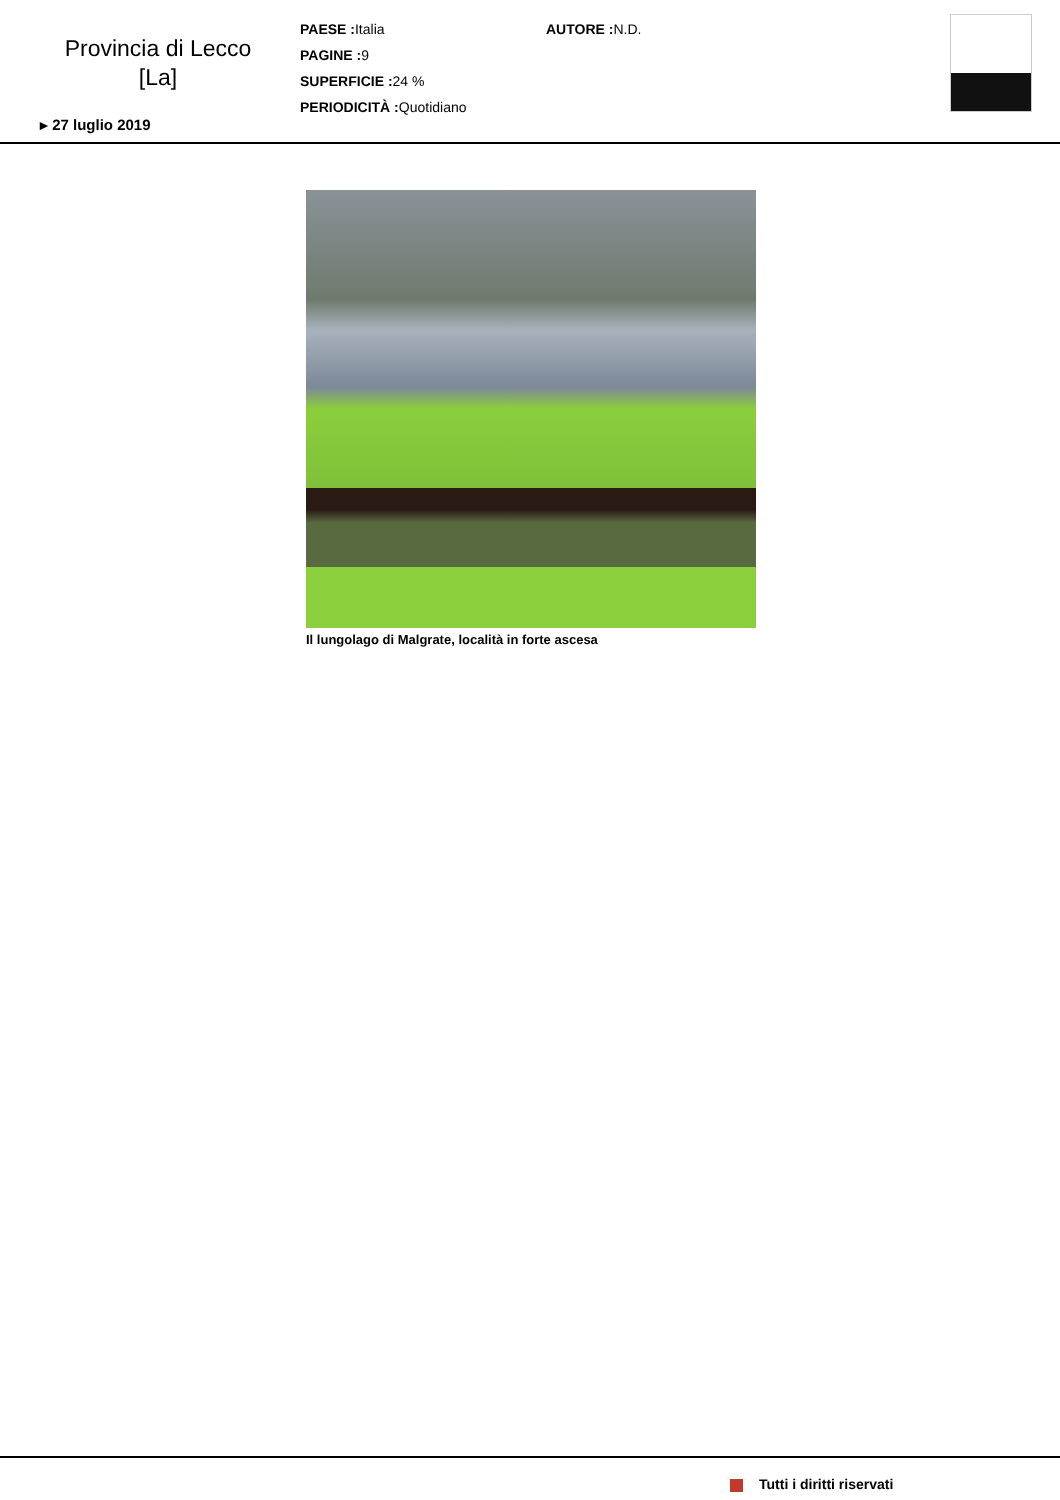Provincia di Lecco
[La]
▸ 27 luglio 2019
PAESE : Italia
PAGINE : 9
SUPERFICIE : 24 %
PERIODICITÀ : Quotidiano
AUTORE : N.D.
Il lungolago di Malgrate, località in forte ascesa
Tutti i diritti riservati